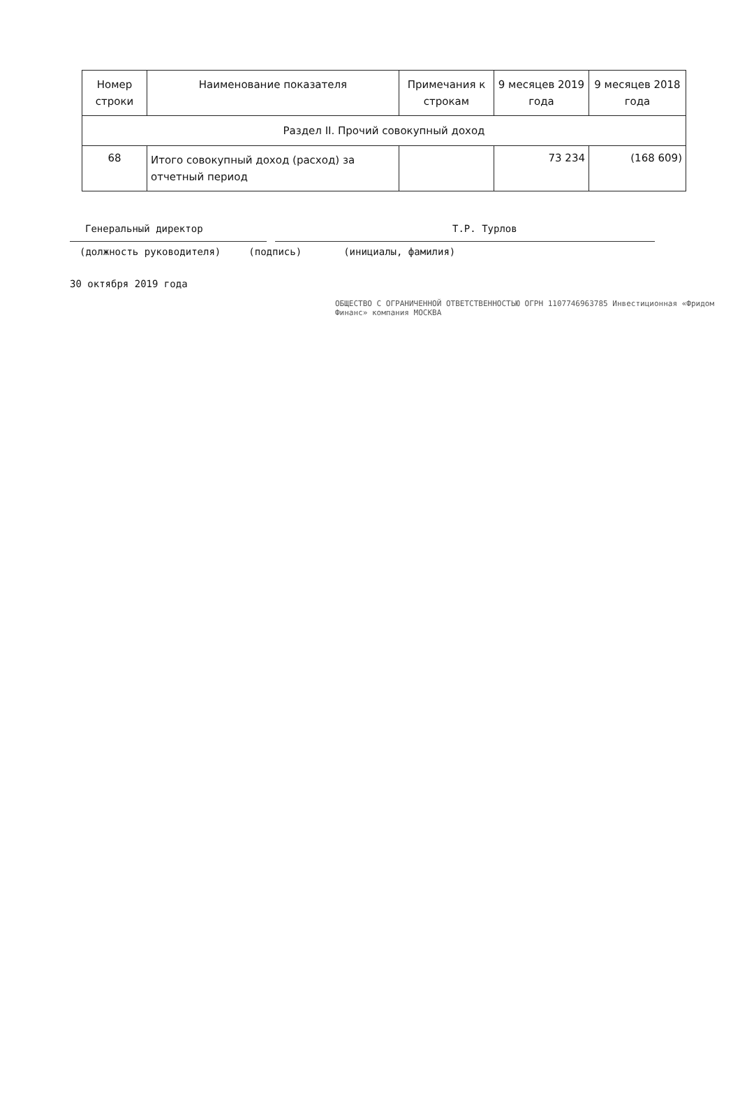| Номер строки | Наименование показателя | Примечания к строкам | 9 месяцев 2019 года | 9 месяцев 2018 года |
| --- | --- | --- | --- | --- |
| Раздел II. Прочий совокупный доход | | | | |
| 68 | Итого совокупный доход (расход) за отчетный период | | 73 234 | (168 609) |
Генеральный директор Т.Р. Турлов
(должность руководителя) (подпись) (инициалы, фамилия)
30 октября 2019 года
ОБЩЕСТВО С ОГРАНИЧЕННОЙ ОТВЕТСТВЕННОСТЬЮ ОГРН 1107746963785 Инвестиционная «Фридом Финанс» компания МОСКВА